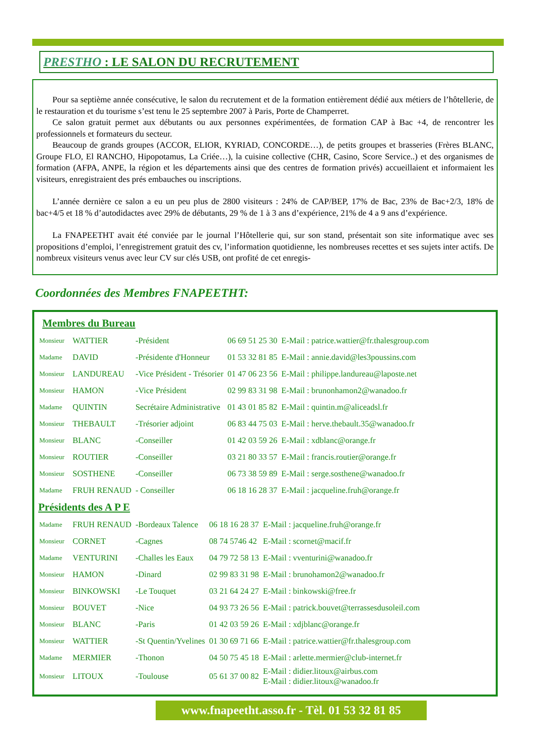PRESTHO : LE SALON DU RECRUTEMENT
Pour sa septième année consécutive, le salon du recrutement et de la formation entièrement dédié aux métiers de l’hôtellerie, de le restauration et du tourisme s’est tenu le 25 septembre 2007 à Paris, Porte de Champerret.
Ce salon gratuit permet aux débutants ou aux personnes expérimentées, de formation CAP à Bac +4, de rencontrer les professionnels et formateurs du secteur.
Beaucoup de grands groupes (ACCOR, ELIOR, KYRIAD, CONCORDE…), de petits groupes et brasseries (Frères BLANC, Groupe FLO, El RANCHO, Hipopotamus, La Criée…), la cuisine collective (CHR, Casino, Score Service..) et des organismes de formation (AFPA, ANPE, la région et les départements ainsi que des centres de formation privés) accueillaient et informaient les visiteurs, enregistraient des prés embauches ou inscriptions.
L’année dernière ce salon a eu un peu plus de 2800 visiteurs : 24% de CAP/BEP, 17% de Bac, 23% de Bac+2/3, 18% de bac+4/5 et 18 % d’autodidactes avec 29% de débutants, 29 % de 1 à 3 ans d’expérience, 21% de 4 a 9 ans d’expérience.
La FNAPEETHT avait été conviée par le journal l’Hôtellerie qui, sur son stand, présentait son site informatique avec ses propositions d’emploi, l’enregistrement gratuit des cv, l’information quotidienne, les nombreuses recettes et ses sujets inter actifs. De nombreux visiteurs venus avec leur CV sur clés USB, ont profité de cet enregis-
Coordonnées des Membres FNAPEETHT:
Membres du Bureau
| Monsieur | WATTIER | -Président | 06 69 51 25 30 | E-Mail : patrice.wattier@fr.thalesgroup.com |
| Madame | DAVID | -Présidente d'Honneur | 01 53 32 81 85 | E-Mail : annie.david@les3poussins.com |
| Monsieur | LANDUREAU | -Vice Président - Trésorier | 01 47 06 23 56 | E-Mail : philippe.landureau@laposte.net |
| Monsieur | HAMON | -Vice Président | 02 99 83 31 98 | E-Mail : brunonhamon2@wanadoo.fr |
| Madame | QUINTIN | Secrétaire Administrative | 01 43 01 85 82 | E-Mail : quintin.m@aliceadsl.fr |
| Monsieur | THEBAULT | -Trésorier adjoint | 06 83 44 75 03 | E-Mail : herve.thebault.35@wanadoo.fr |
| Monsieur | BLANC | -Conseiller | 01 42 03 59 26 | E-Mail : xdblanc@orange.fr |
| Monsieur | ROUTIER | -Conseiller | 03 21 80 33 57 | E-Mail : francis.routier@orange.fr |
| Monsieur | SOSTHENE | -Conseiller | 06 73 38 59 89 | E-Mail : serge.sosthene@wanadoo.fr |
| Madame | FRUH RENAUD | - Conseiller | 06 18 16 28 37 | E-Mail : jacqueline.fruh@orange.fr |
Présidents des A P E
| Madame | FRUH RENAUD | -Bordeaux Talence | 06 18 16 28 37 | E-Mail : jacqueline.fruh@orange.fr |
| Monsieur | CORNET | -Cagnes | 08 74 5746 42 | E-Mail : scornet@macif.fr |
| Madame | VENTURINI | -Challes les Eaux | 04 79 72 58 13 | E-Mail : vventurini@wanadoo.fr |
| Monsieur | HAMON | -Dinard | 02 99 83 31 98 | E-Mail : brunohamon2@wanadoo.fr |
| Monsieur | BINKOWSKI | -Le Touquet | 03 21 64 24 27 | E-Mail : binkowski@free.fr |
| Monsieur | BOUVET | -Nice | 04 93 73 26 56 | E-Mail : patrick.bouvet@terrassesdusoleil.com |
| Monsieur | BLANC | -Paris | 01 42 03 59 26 | E-Mail : xdjblanc@orange.fr |
| Monsieur | WATTIER | -St Quentin/Yvelines | 01 30 69 71 66 | E-Mail : patrice.wattier@fr.thalesgroup.com |
| Madame | MERMIER | -Thonon | 04 50 75 45 18 | E-Mail : arlette.mermier@club-internet.fr |
| Monsieur | LITOUX | -Toulouse | 05 61 37 00 82 | E-Mail : didier.litoux@airbus.com E-Mail : didier.litoux@wanadoo.fr |
www.fnapeetht.asso.fr - Tèl. 01 53 32 81 85